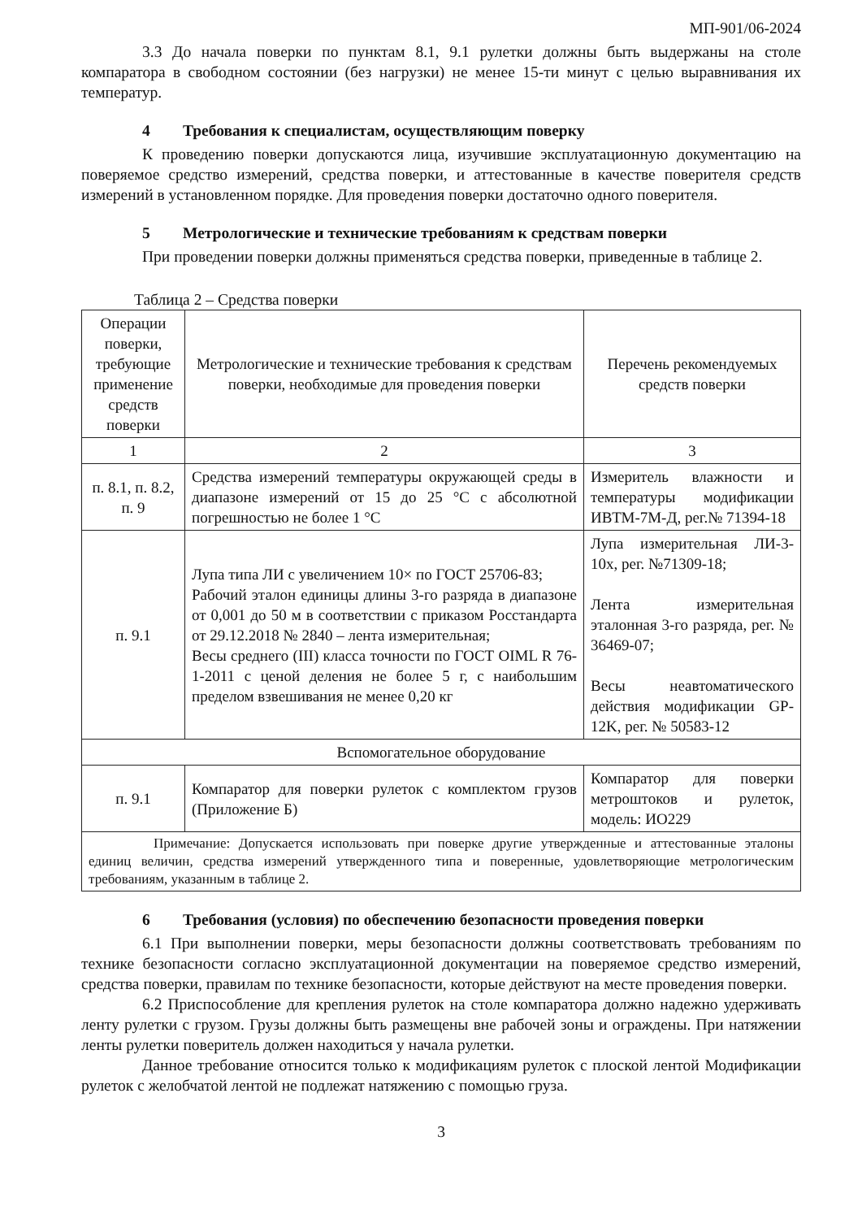МП-901/06-2024
3.3 До начала поверки по пунктам 8.1, 9.1 рулетки должны быть выдержаны на столе компаратора в свободном состоянии (без нагрузки) не менее 15-ти минут с целью выравнивания их температур.
4 Требования к специалистам, осуществляющим поверку
К проведению поверки допускаются лица, изучившие эксплуатационную документацию на поверяемое средство измерений, средства поверки, и аттестованные в качестве поверителя средств измерений в установленном порядке. Для проведения поверки достаточно одного поверителя.
5 Метрологические и технические требованиям к средствам поверки
При проведении поверки должны применяться средства поверки, приведенные в таблице 2.
Таблица 2 – Средства поверки
| Операции поверки, требующие применение средств поверки | Метрологические и технические требования к средствам поверки, необходимые для проведения поверки | Перечень рекомендуемых средств поверки |
| --- | --- | --- |
| 1 | 2 | 3 |
| п. 8.1, п. 8.2, п. 9 | Средства измерений температуры окружающей среды в диапазоне измерений от 15 до 25 °C с абсолютной погрешностью не более 1 °C | Измеритель влажности и температуры модификации ИВТМ-7М-Д, рег.№ 71394-18 |
| п. 9.1 | Лупа типа ЛИ с увеличением 10× по ГОСТ 25706-83; Рабочий эталон единицы длины 3-го разряда в диапазоне от 0,001 до 50 м в соответствии с приказом Росстандарта от 29.12.2018 № 2840 – лента измерительная; Весы среднего (III) класса точности по ГОСТ OIML R 76-1-2011 с ценой деления не более 5 г, с наибольшим пределом взвешивания не менее 0,20 кг | Лупа измерительная ЛИ-3-10х, рег. №71309-18; Лента измерительная эталонная 3-го разряда, рег. № 36469-07; Весы неавтоматического действия модификации GP-12K, рег. № 50583-12 |
| Вспомогательное оборудование | | |
| п. 9.1 | Компаратор для поверки рулеток с комплектом грузов (Приложение Б) | Компаратор для поверки метроштоков и рулеток, модель: ИО229 |
| Примечание: Допускается использовать при поверке другие утвержденные и аттестованные эталоны единиц величин, средства измерений утвержденного типа и поверенные, удовлетворяющие метрологическим требованиям, указанным в таблице 2. | | |
6 Требования (условия) по обеспечению безопасности проведения поверки
6.1 При выполнении поверки, меры безопасности должны соответствовать требованиям по технике безопасности согласно эксплуатационной документации на поверяемое средство измерений, средства поверки, правилам по технике безопасности, которые действуют на месте проведения поверки.
6.2 Приспособление для крепления рулеток на столе компаратора должно надежно удерживать ленту рулетки с грузом. Грузы должны быть размещены вне рабочей зоны и ограждены. При натяжении ленты рулетки поверитель должен находиться у начала рулетки.
Данное требование относится только к модификациям рулеток с плоской лентой Модификации рулеток с желобчатой лентой не подлежат натяжению с помощью груза.
3